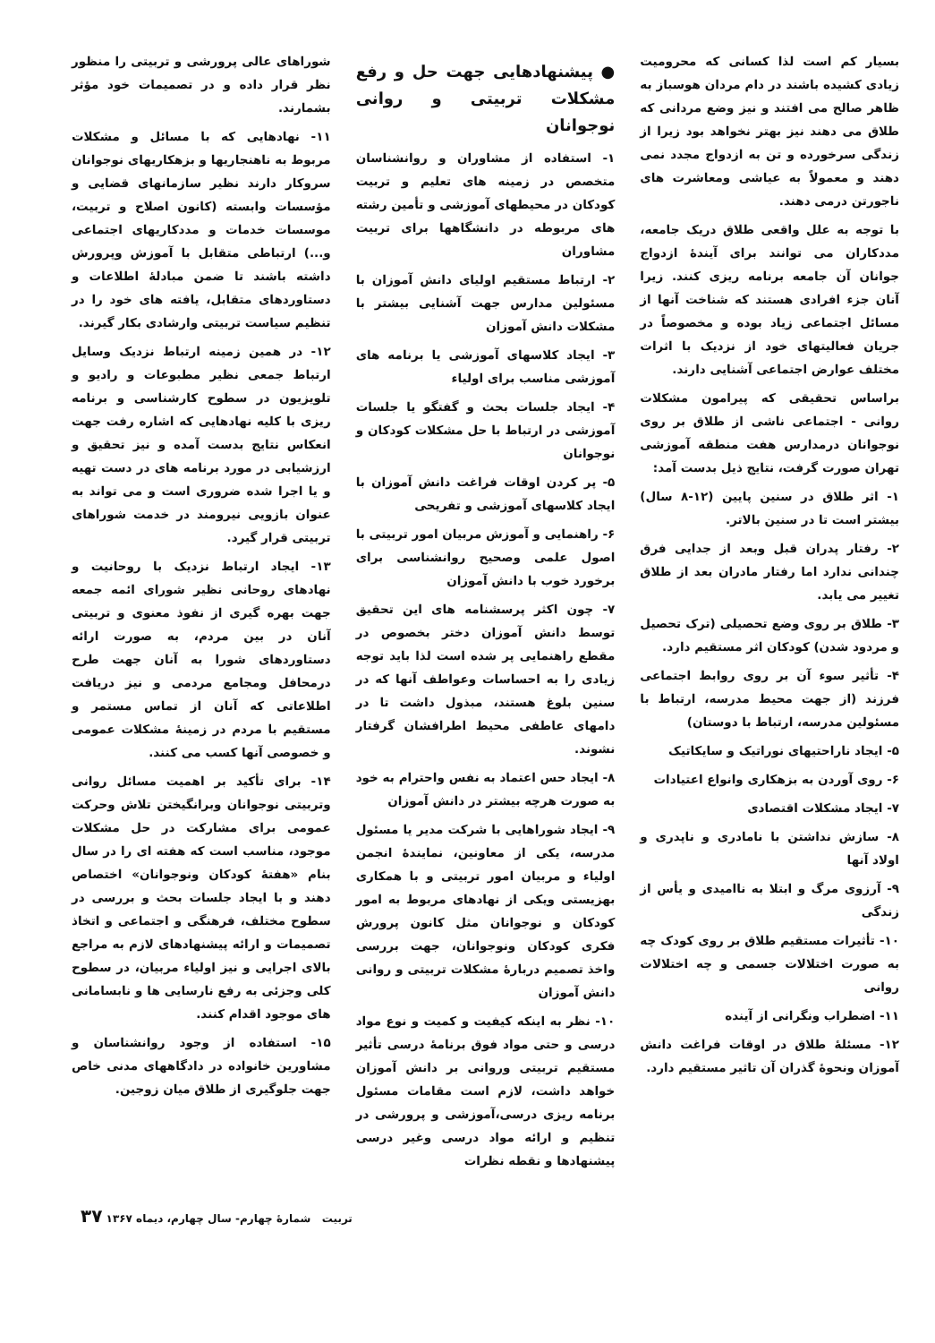بسیار کم است لذا کسانی که محرومیت زیادی کشیده باشند در دام مردان هوسباز به ظاهر صالح می افتند و نیز وضع مردانی که طلاق می دهند نیز بهتر نخواهد بود زیرا از زندگی سرخورده و تن به ازدواج مجدد نمی دهند و معمولاً به عیاشی ومعاشرت های ناجورتن درمی دهند.
با توجه به علل واقعی طلاق دریک جامعه، مددکاران می توانند برای آیندهٔ ازدواج جوانان آن جامعه برنامه ریزی کنند. زیرا آنان جزء افرادی هستند که شناخت آنها از مسائل اجتماعی زیاد بوده و مخصوصاً در جریان فعالیتهای خود از نزدیک با اثرات مختلف عوارض اجتماعی آشنایی دارند.
براساس تحقیقی که پیرامون مشکلات روانی - اجتماعی ناشی از طلاق بر روی نوجوانان درمدارس هفت منطقه آموزشی تهران صورت گرفت، نتایج ذیل بدست آمد:
۱- اثر طلاق در سنین پایین (۱۲-۸ سال) بیشتر است تا در سنین بالاتر.
۲- رفتار پدران قبل وبعد از جدایی فرق چندانی ندارد اما رفتار مادران بعد از طلاق تغییر می یابد.
۳- طلاق بر روی وضع تحصیلی (ترک تحصیل و مردود شدن) کودکان اثر مستقیم دارد.
۴- تأثیر سوء آن بر روی روابط اجتماعی فرزند (از جهت محیط مدرسه، ارتباط با مسئولین مدرسه، ارتباط با دوستان)
۵- ایجاد ناراحتیهای نوراتیک و سایکاتیک
۶- روی آوردن به بزهکاری وانواع اعتیادات
۷- ایجاد مشکلات اقتصادی
۸- سازش نداشتن با نامادری و ناپدری و اولاد آنها
۹- آرزوی مرگ و ابتلا به ناامیدی و یأس از زندگی
۱۰- تأثیرات مستقیم طلاق بر روی کودک چه به صورت اختلالات جسمی و چه اختلالات روانی
۱۱- اضطراب ونگرانی از آینده
۱۲- مسئلهٔ طلاق در اوقات فراغت دانش آموزان ونحوهٔ گذران آن تاثیر مستقیم دارد.
● پیشنهادهایی جهت حل و رفع مشکلات تربیتی و روانی نوجوانان
۱- استفاده از مشاوران و روانشناسان متخصص در زمینه های تعلیم و تربیت کودکان در محیطهای آموزشی و تأمین رشته های مربوطه در دانشگاهها برای تربیت مشاوران
۲- ارتباط مستقیم اولیای دانش آموزان با مسئولین مدارس جهت آشنایی بیشتر با مشکلات دانش آموزان
۳- ایجاد کلاسهای آموزشی یا برنامه های آموزشی مناسب برای اولیاء
۴- ایجاد جلسات بحث و گفتگو یا جلسات آموزشی در ارتباط با حل مشکلات کودکان و نوجوانان
۵- پر کردن اوقات فراغت دانش آموزان با ایجاد کلاسهای آموزشی و تفریحی
۶- راهنمایی و آموزش مربیان امور تربیتی با اصول علمی وصحیح روانشناسی برای برخورد خوب با دانش آموزان
۷- چون اکثر پرسشنامه های این تحقیق توسط دانش آموزان دختر بخصوص در مقطع راهنمایی پر شده است لذا باید توجه زیادی را به احساسات وعواطف آنها که در سنین بلوغ هستند، مبذول داشت تا در دامهای عاطفی محیط اطرافشان گرفتار نشوند.
۸- ایجاد حس اعتماد به نفس واحترام به خود به صورت هرچه بیشتر در دانش آموزان
۹- ایجاد شوراهایی با شرکت مدیر یا مسئول مدرسه، یکی از معاونین، نمایندهٔ انجمن اولیاء و مربیان امور تربیتی و با همکاری بهزیستی ویکی از نهادهای مربوط به امور کودکان و نوجوانان مثل کانون پرورش فکری کودکان ونوجوانان، جهت بررسی واخذ تصمیم دربارهٔ مشکلات تربیتی و روانی دانش آموزان
۱۰- نظر به اینکه کیفیت و کمیت و نوع مواد درسی و حتی مواد فوق برنامهٔ درسی تأثیر مستقیم تربیتی وروانی بر دانش آموزان خواهد داشت، لازم است مقامات مسئول برنامه ریزی درسی،آموزشی و پرورشی در تنظیم و ارائه مواد درسی وغیر درسی پیشنهادها و نقطه نظرات
شوراهای عالی پرورشی و تربیتی را منظور نظر قرار داده و در تصمیمات خود مؤثر بشمارند.
۱۱- نهادهایی که با مسائل و مشکلات مربوط به ناهنجاریها و بزهکاریهای نوجوانان سروکار دارند نظیر سازمانهای قضایی و مؤسسات وابسته (کانون اصلاح و تربیت، موسسات خدمات و مددکاریهای اجتماعی و...) ارتباطی متقابل با آموزش وپرورش داشته باشند تا ضمن مبادلهٔ اطلاعات و دستاوردهای متقابل، یافته های خود را در تنظیم سیاست تربیتی وارشادی بکار گیرند.
۱۲- در همین زمینه ارتباط نزدیک وسایل ارتباط جمعی نظیر مطبوعات و رادیو و تلویزیون در سطوح کارشناسی و برنامه ریزی با کلیه نهادهایی که اشاره رفت جهت انعکاس نتایج بدست آمده و نیز تحقیق و ارزشیابی در مورد برنامه های در دست تهیه و یا اجرا شده ضروری است و می تواند به عنوان بازویی نیرومند در خدمت شوراهای تربیتی قرار گیرد.
۱۳- ایجاد ارتباط نزدیک با روحانیت و نهادهای روحانی نظیر شورای ائمه جمعه جهت بهره گیری از نفوذ معنوی و تربیتی آنان در بین مردم، به صورت ارائه دستاوردهای شورا به آنان جهت طرح درمحافل ومجامع مردمی و نیز دریافت اطلاعاتی که آنان از تماس مستمر و مستقیم با مردم در زمینهٔ مشکلات عمومی و خصوصی آنها کسب می کنند.
۱۴- برای تأکید بر اهمیت مسائل روانی وتربیتی نوجوانان وبرانگیختن تلاش وحرکت عمومی برای مشارکت در حل مشکلات موجود، مناسب است که هفته ای را در سال بنام «هفتهٔ کودکان ونوجوانان» اختصاص دهند و با ایجاد جلسات بحث و بررسی در سطوح مختلف، فرهنگی و اجتماعی و اتخاذ تصمیمات و ارائه پیشنهادهای لازم به مراجع بالای اجرایی و نیز اولیاء مربیان، در سطوح کلی وجزئی به رفع نارسایی ها و نابسامانی های موجود اقدام کنند.
۱۵- استفاده از وجود روانشناسان و مشاورین خانواده در دادگاههای مدنی خاص جهت جلوگیری از طلاق میان زوجین.
۳۷ تربیت شمارهٔ چهارم- سال چهارم، دیماه ۱۳۶۷